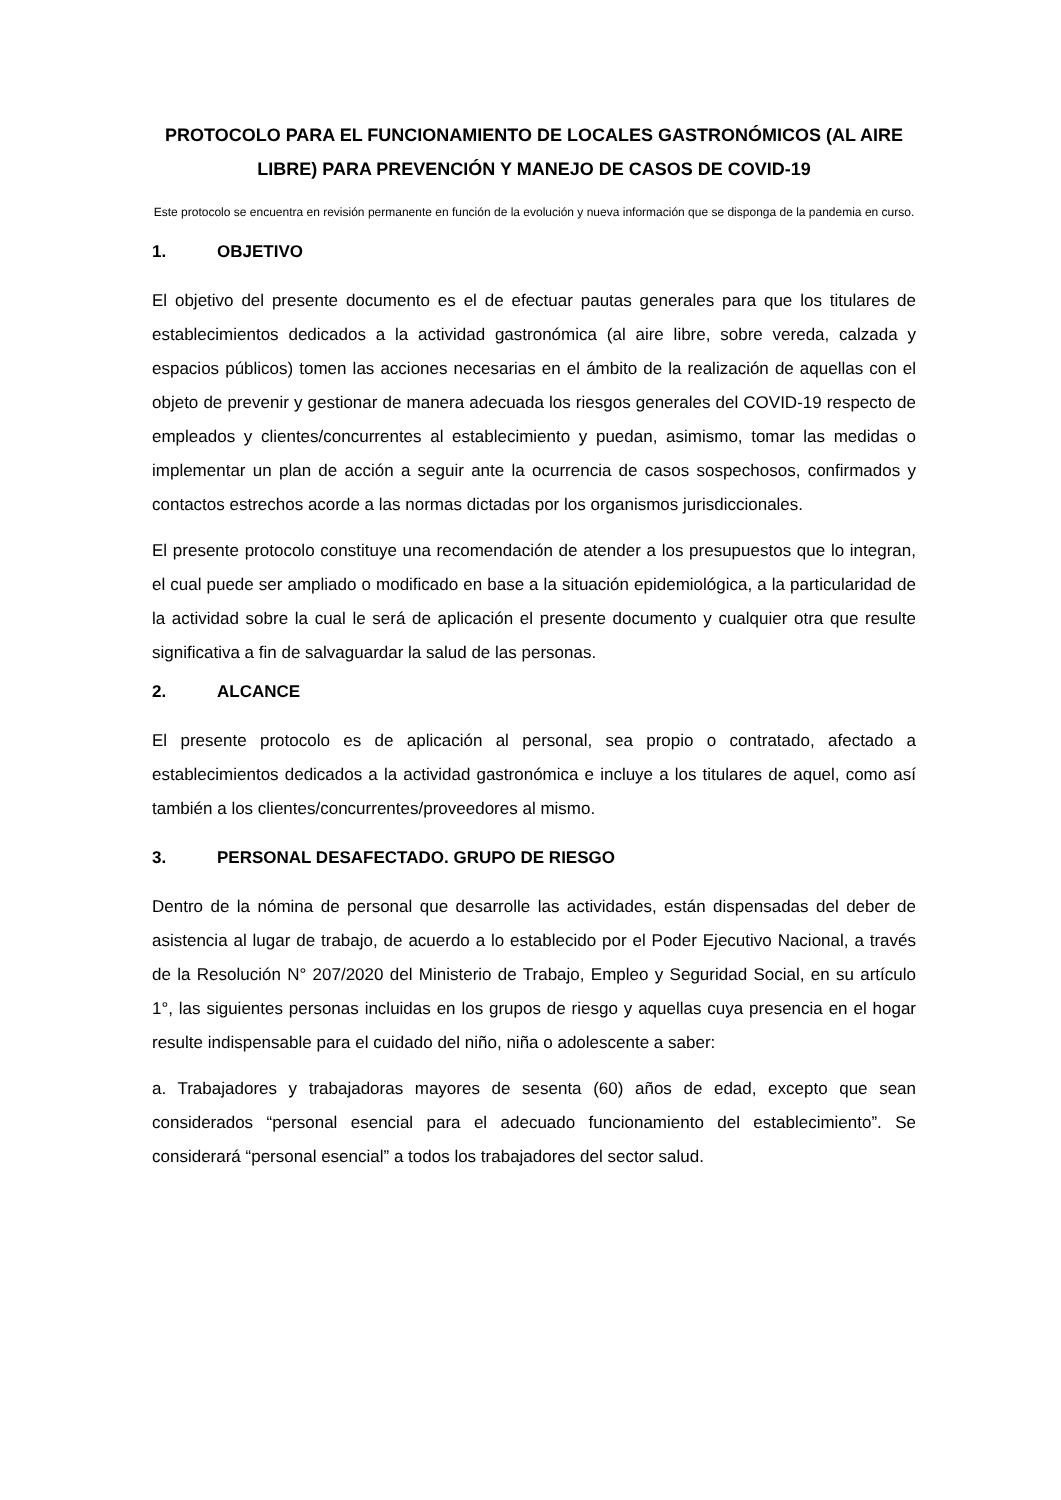PROTOCOLO PARA EL FUNCIONAMIENTO DE LOCALES GASTRONÓMICOS (AL AIRE LIBRE) PARA PREVENCIÓN Y MANEJO DE CASOS DE COVID-19
Este protocolo se encuentra en revisión permanente en función de la evolución y nueva información que se disponga de la pandemia en curso.
1. OBJETIVO
El objetivo del presente documento es el de efectuar pautas generales para que los titulares de establecimientos dedicados a la actividad gastronómica (al aire libre, sobre vereda, calzada y espacios públicos) tomen las acciones necesarias en el ámbito de la realización de aquellas con el objeto de prevenir y gestionar de manera adecuada los riesgos generales del COVID-19 respecto de empleados y clientes/concurrentes al establecimiento y puedan, asimismo, tomar las medidas o implementar un plan de acción a seguir ante la ocurrencia de casos sospechosos, confirmados y contactos estrechos acorde a las normas dictadas por los organismos jurisdiccionales.
El presente protocolo constituye una recomendación de atender a los presupuestos que lo integran, el cual puede ser ampliado o modificado en base a la situación epidemiológica, a la particularidad de la actividad sobre la cual le será de aplicación el presente documento y cualquier otra que resulte significativa a fin de salvaguardar la salud de las personas.
2. ALCANCE
El presente protocolo es de aplicación al personal, sea propio o contratado, afectado a establecimientos dedicados a la actividad gastronómica e incluye a los titulares de aquel, como así también a los clientes/concurrentes/proveedores al mismo.
3. PERSONAL DESAFECTADO. GRUPO DE RIESGO
Dentro de la nómina de personal que desarrolle las actividades, están dispensadas del deber de asistencia al lugar de trabajo, de acuerdo a lo establecido por el Poder Ejecutivo Nacional, a través de la Resolución N° 207/2020 del Ministerio de Trabajo, Empleo y Seguridad Social, en su artículo 1°, las siguientes personas incluidas en los grupos de riesgo y aquellas cuya presencia en el hogar resulte indispensable para el cuidado del niño, niña o adolescente a saber:
a. Trabajadores y trabajadoras mayores de sesenta (60) años de edad, excepto que sean considerados “personal esencial para el adecuado funcionamiento del establecimiento”. Se considerará “personal esencial” a todos los trabajadores del sector salud.